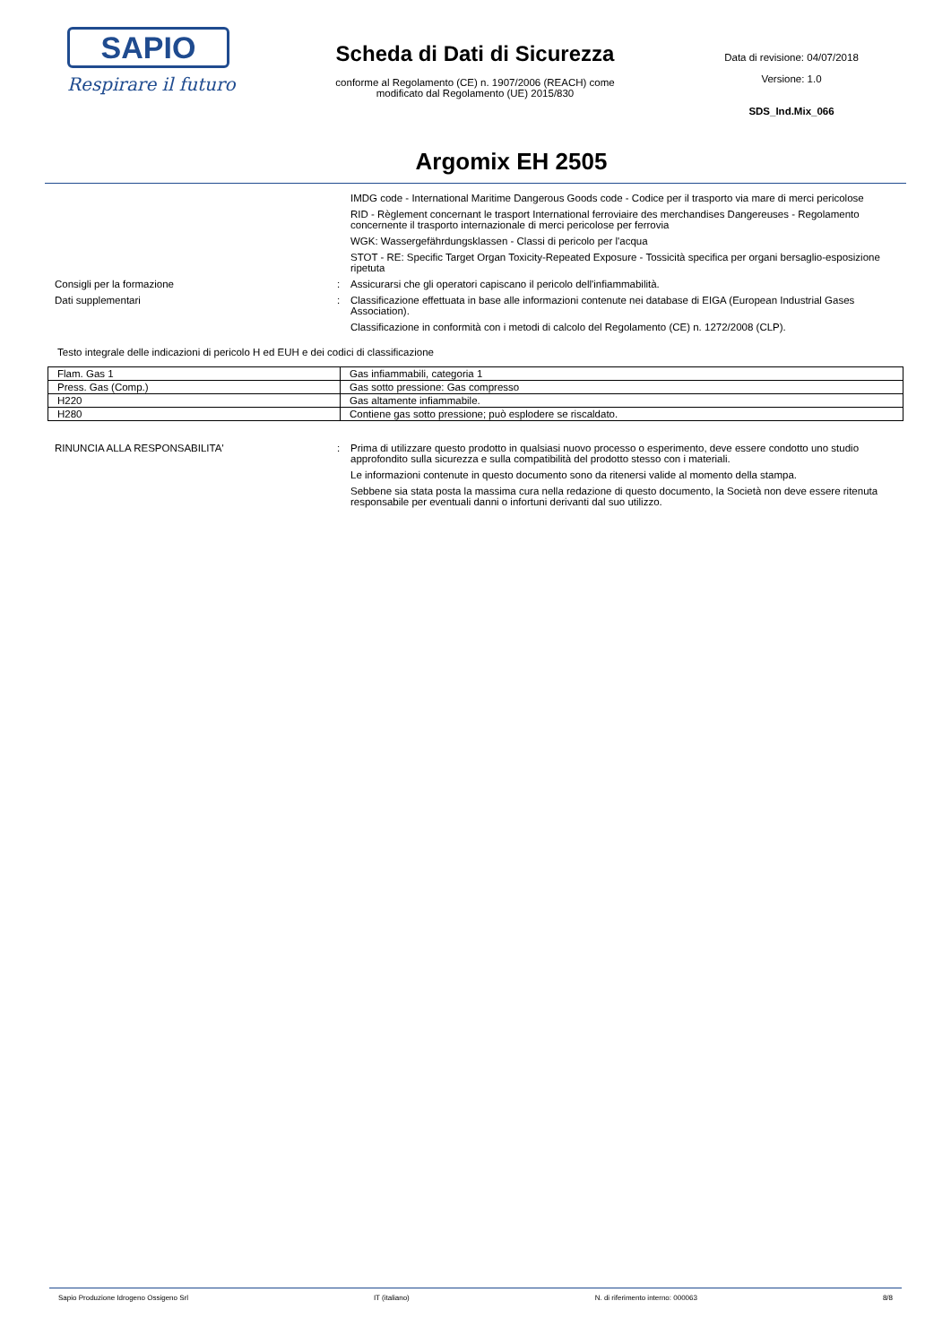SAPIO
Respirare il futuro
Scheda di Dati di Sicurezza
conforme al Regolamento (CE) n. 1907/2006 (REACH) come
modificato dal Regolamento (UE) 2015/830
Data di revisione: 04/07/2018
Versione: 1.0
SDS_Ind.Mix_066
Argomix EH 2505
IMDG code - International Maritime Dangerous Goods code - Codice per il trasporto via mare di merci pericolose
RID - Règlement concernant le trasport International ferroviaire des merchandises Dangereuses - Regolamento concernente il trasporto internazionale di merci pericolose per ferrovia
WGK: Wassergefährdungsklassen - Classi di pericolo per l'acqua
STOT - RE: Specific Target Organ Toxicity-Repeated Exposure - Tossicità specifica per organi bersaglio-esposizione ripetuta
Consigli per la formazione : Assicurarsi che gli operatori capiscano il pericolo dell'infiammabilità.
Dati supplementari : Classificazione effettuata in base alle informazioni contenute nei database di EIGA (European Industrial Gases Association).
Classificazione in conformità con i metodi di calcolo del Regolamento (CE) n. 1272/2008 (CLP).
Testo integrale delle indicazioni di pericolo H ed EUH e dei codici di classificazione
| Flam. Gas 1 | Gas infiammabili, categoria 1 |
| Press. Gas (Comp.) | Gas sotto pressione: Gas compresso |
| H220 | Gas altamente infiammabile. |
| H280 | Contiene gas sotto pressione; può esplodere se riscaldato. |
RINUNCIA ALLA RESPONSABILITA' : Prima di utilizzare questo prodotto in qualsiasi nuovo processo o esperimento, deve essere condotto uno studio approfondito sulla sicurezza e sulla compatibilità del prodotto stesso con i materiali.
Le informazioni contenute in questo documento sono da ritenersi valide al momento della stampa.
Sebbene sia stata posta la massima cura nella redazione di questo documento, la Società non deve essere ritenuta responsabile per eventuali danni o infortuni derivanti dal suo utilizzo.
Sapio Produzione Idrogeno Ossigeno Srl IT (italiano) N. di riferimento interno: 000063 8/8